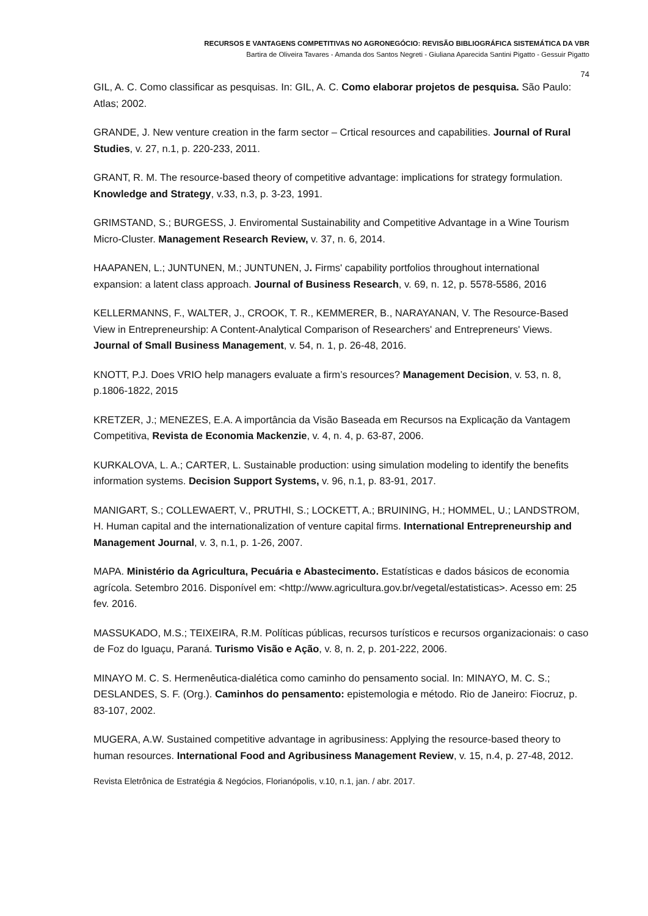RECURSOS E VANTAGENS COMPETITIVAS NO AGRONEGÓCIO: REVISÃO BIBLIOGRÁFICA SISTEMÁTICA DA VBR
Bartira de Oliveira Tavares - Amanda dos Santos Negreti - Giuliana Aparecida Santini Pigatto - Gessuir Pigatto
74
GIL, A. C. Como classificar as pesquisas. In: GIL, A. C. Como elaborar projetos de pesquisa. São Paulo: Atlas; 2002.
GRANDE, J. New venture creation in the farm sector – Crtical resources and capabilities. Journal of Rural Studies, v. 27, n.1, p. 220-233, 2011.
GRANT, R. M. The resource-based theory of competitive advantage: implications for strategy formulation. Knowledge and Strategy, v.33, n.3, p. 3-23, 1991.
GRIMSTAND, S.; BURGESS, J. Enviromental Sustainability and Competitive Advantage in a Wine Tourism Micro-Cluster. Management Research Review, v. 37, n. 6, 2014.
HAAPANEN, L.; JUNTUNEN, M.; JUNTUNEN, J. Firms' capability portfolios throughout international expansion: a latent class approach. Journal of Business Research, v. 69, n. 12, p. 5578-5586, 2016
KELLERMANNS, F., WALTER, J., CROOK, T. R., KEMMERER, B., NARAYANAN, V. The Resource-Based View in Entrepreneurship: A Content-Analytical Comparison of Researchers' and Entrepreneurs' Views. Journal of Small Business Management, v. 54, n. 1, p. 26-48, 2016.
KNOTT, P.J. Does VRIO help managers evaluate a firm’s resources? Management Decision, v. 53, n. 8, p.1806-1822, 2015
KRETZER, J.; MENEZES, E.A. A importância da Visão Baseada em Recursos na Explicação da Vantagem Competitiva, Revista de Economia Mackenzie, v. 4, n. 4, p. 63-87, 2006.
KURKALOVA, L. A.; CARTER, L. Sustainable production: using simulation modeling to identify the benefits information systems. Decision Support Systems, v. 96, n.1, p. 83-91, 2017.
MANIGART, S.; COLLEWAERT, V., PRUTHI, S.; LOCKETT, A.; BRUINING, H.; HOMMEL, U.; LANDSTROM, H. Human capital and the internationalization of venture capital firms. International Entrepreneurship and Management Journal, v. 3, n.1, p. 1-26, 2007.
MAPA. Ministério da Agricultura, Pecuária e Abastecimento. Estatísticas e dados básicos de economia agrícola. Setembro 2016. Disponível em: <http://www.agricultura.gov.br/vegetal/estatisticas>. Acesso em: 25 fev. 2016.
MASSUKADO, M.S.; TEIXEIRA, R.M. Políticas públicas, recursos turísticos e recursos organizacionais: o caso de Foz do Iguaçu, Paraná. Turismo Visão e Ação, v. 8, n. 2, p. 201-222, 2006.
MINAYO M. C. S. Hermenêutica-dialética como caminho do pensamento social. In: MINAYO, M. C. S.; DESLANDES, S. F. (Org.). Caminhos do pensamento: epistemologia e método. Rio de Janeiro: Fiocruz, p. 83-107, 2002.
MUGERA, A.W. Sustained competitive advantage in agribusiness: Applying the resource-based theory to human resources. International Food and Agribusiness Management Review, v. 15, n.4, p. 27-48, 2012.
Revista Eletrônica de Estratégia & Negócios, Florianópolis, v.10, n.1, jan. / abr. 2017.